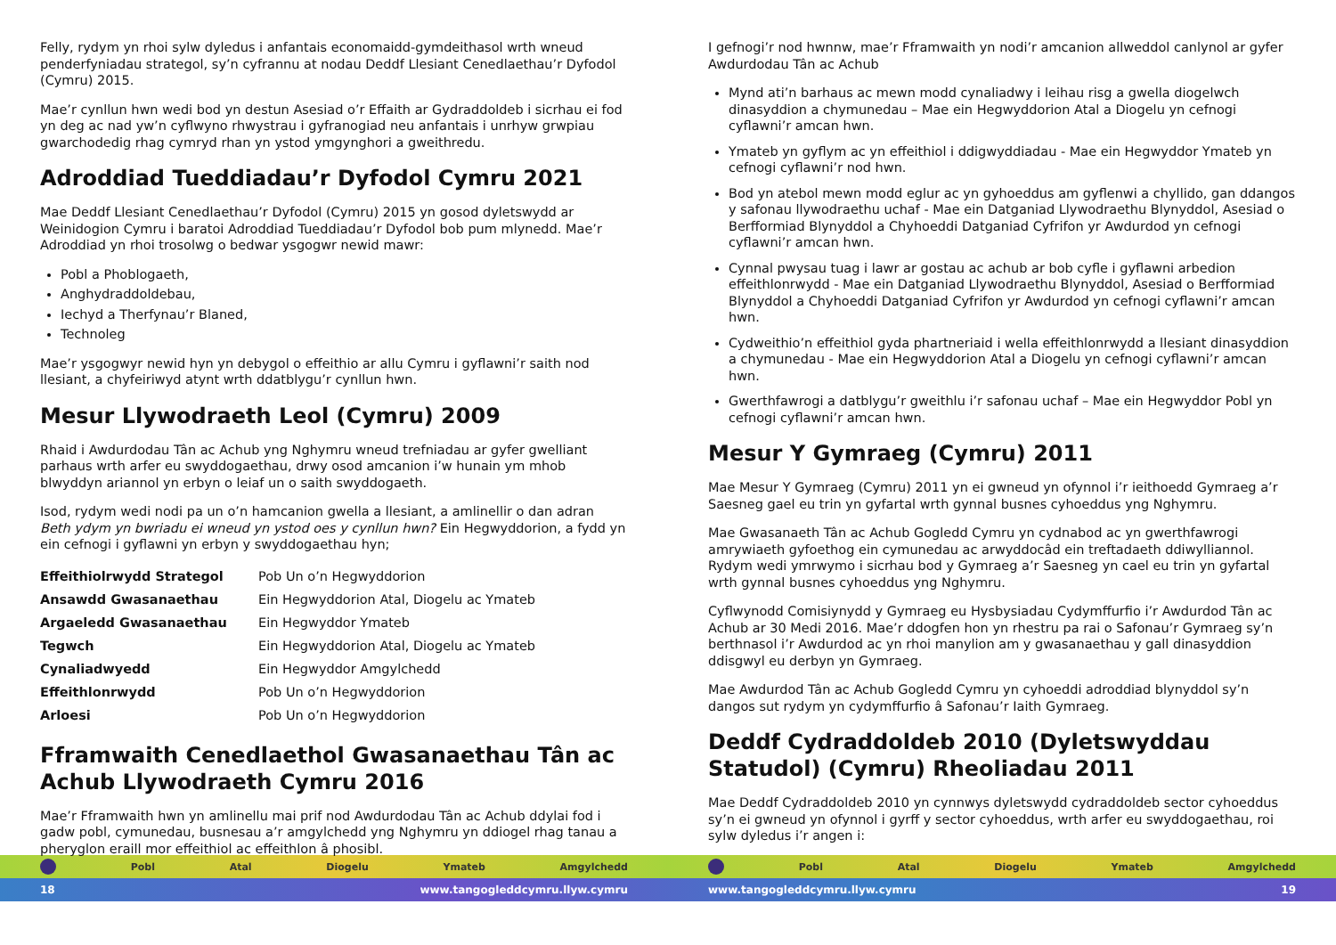Felly, rydym yn rhoi sylw dyledus i anfantais economaidd-gymdeithasol wrth wneud penderfyniadau strategol, sy’n cyfrannu at nodau Deddf Llesiant Cenedlaethau’r Dyfodol (Cymru) 2015.
Mae’r cynllun hwn wedi bod yn destun Asesiad o’r Effaith ar Gydraddoldeb i sicrhau ei fod yn deg ac nad yw’n cyflwyno rhwystrau i gyfranogiad neu anfantais i unrhyw grwpiau gwarchodedig rhag cymryd rhan yn ystod ymgynghori a gweithredu.
Adroddiad Tueddiadau’r Dyfodol Cymru 2021
Mae Deddf Llesiant Cenedlaethau’r Dyfodol (Cymru) 2015 yn gosod dyletswydd ar Weinidogion Cymru i baratoi Adroddiad Tueddiadau’r Dyfodol bob pum mlynedd. Mae’r Adroddiad yn rhoi trosolwg o bedwar ysgogwr newid mawr:
Pobl a Phoblogaeth,
Anghydraddoldebau,
Iechyd a Therfynau’r Blaned,
Technoleg
Mae’r ysgogwyr newid hyn yn debygol o effeithio ar allu Cymru i gyflawni’r saith nod llesiant, a chyfeiriwyd atynt wrth ddatblygu’r cynllun hwn.
Mesur Llywodraeth Leol (Cymru) 2009
Rhaid i Awdurdodau Tân ac Achub yng Nghymru wneud trefniadau ar gyfer gwelliant parhaus wrth arfer eu swyddogaethau, drwy osod amcanion i’w hunain ym mhob blwyddyn ariannol yn erbyn o leiaf un o saith swyddogaeth.
Isod, rydym wedi nodi pa un o’n hamcanion gwella a llesiant, a amlinellir o dan adran Beth ydym yn bwriadu ei wneud yn ystod oes y cynllun hwn? Ein Hegwyddorion, a fydd yn ein cefnogi i gyflawni yn erbyn y swyddogaethau hyn;
| Effeithiolrwydd Strategol | Pob Un o’n Hegwyddorion |
| Ansawdd Gwasanaethau | Ein Hegwyddorion Atal, Diogelu ac Ymateb |
| Argaeledd Gwasanaethau | Ein Hegwyddor Ymateb |
| Tegwch | Ein Hegwyddorion Atal, Diogelu ac Ymateb |
| Cynaliadwyedd | Ein Hegwyddor Amgylchedd |
| Effeithlonrwydd | Pob Un o’n Hegwyddorion |
| Arloesi | Pob Un o’n Hegwyddorion |
Fframwaith Cenedlaethol Gwasanaethau Tân ac Achub Llywodraeth Cymru 2016
Mae’r Fframwaith hwn yn amlinellu mai prif nod Awdurdodau Tân ac Achub ddylai fod i gadw pobl, cymunedau, busnesau a’r amgylchedd yng Nghymru yn ddiogel rhag tanau a pheryglon eraill mor effeithiol ac effeithlon â phosibl.
I gefnogi’r nod hwnnw, mae’r Fframwaith yn nodi’r amcanion allweddol canlynol ar gyfer Awdurdodau Tân ac Achub
Mynd ati’n barhaus ac mewn modd cynaliadwy i leihau risg a gwella diogelwch dinasyddion a chymunedau – Mae ein Hegwyddorion Atal a Diogelu yn cefnogi cyflawni’r amcan hwn.
Ymateb yn gyflym ac yn effeithiol i ddigwyddiadau - Mae ein Hegwyddor Ymateb yn cefnogi cyflawni’r nod hwn.
Bod yn atebol mewn modd eglur ac yn gyhoeddus am gyflenwi a chyllido, gan ddangos y safonau llywodraethu uchaf - Mae ein Datganiad Llywodraethu Blynyddol, Asesiad o Berfformiad Blynyddol a Chyhoeddi Datganiad Cyfrifon yr Awdurdod yn cefnogi cyflawni’r amcan hwn.
Cynnal pwysau tuag i lawr ar gostau ac achub ar bob cyfle i gyflawni arbedion effeithlonrwydd - Mae ein Datganiad Llywodraethu Blynyddol, Asesiad o Berfformiad Blynyddol a Chyhoeddi Datganiad Cyfrifon yr Awdurdod yn cefnogi cyflawni’r amcan hwn.
Cydweithio’n effeithiol gyda phartneriaid i wella effeithlonrwydd a llesiant dinasyddion a chymunedau - Mae ein Hegwyddorion Atal a Diogelu yn cefnogi cyflawni’r amcan hwn.
Gwerthfawrogi a datblygu’r gweithlu i’r safonau uchaf – Mae ein Hegwyddor Pobl yn cefnogi cyflawni’r amcan hwn.
Mesur Y Gymraeg (Cymru) 2011
Mae Mesur Y Gymraeg (Cymru) 2011 yn ei gwneud yn ofynnol i’r ieithoedd Gymraeg a’r Saesneg gael eu trin yn gyfartal wrth gynnal busnes cyhoeddus yng Nghymru.
Mae Gwasanaeth Tân ac Achub Gogledd Cymru yn cydnabod ac yn gwerthfawrogi amrywiaeth gyfoethog ein cymunedau ac arwyddocâd ein treftadaeth ddiwylliannol. Rydym wedi ymrwymo i sicrhau bod y Gymraeg a’r Saesneg yn cael eu trin yn gyfartal wrth gynnal busnes cyhoeddus yng Nghymru.
Cyflwynodd Comisiynydd y Gymraeg eu Hysbysiadau Cydymffurfio i’r Awdurdod Tân ac Achub ar 30 Medi 2016. Mae’r ddogfen hon yn rhestru pa rai o Safonau’r Gymraeg sy’n berthnasol i’r Awdurdod ac yn rhoi manylion am y gwasanaethau y gall dinasyddion ddisgwyl eu derbyn yn Gymraeg.
Mae Awdurdod Tân ac Achub Gogledd Cymru yn cyhoeddi adroddiad blynyddol sy’n dangos sut rydym yn cydymffurfio â Safonau’r Iaith Gymraeg.
Deddf Cydraddoldeb 2010 (Dyletswyddau Statudol) (Cymru) Rheoliadau 2011
Mae Deddf Cydraddoldeb 2010 yn cynnwys dyletswydd cydraddoldeb sector cyhoeddus sy’n ei gwneud yn ofynnol i gyrff y sector cyhoeddus, wrth arfer eu swyddogaethau, roi sylw dyledus i’r angen i:
Pobl Atal Diogelu Ymateb Amgylchedd Pobl Atal Diogelu Ymateb Amgylchedd
18 www.tangogleddcymru.llyw.cymru www.tangogleddcymru.llyw.cymru 19